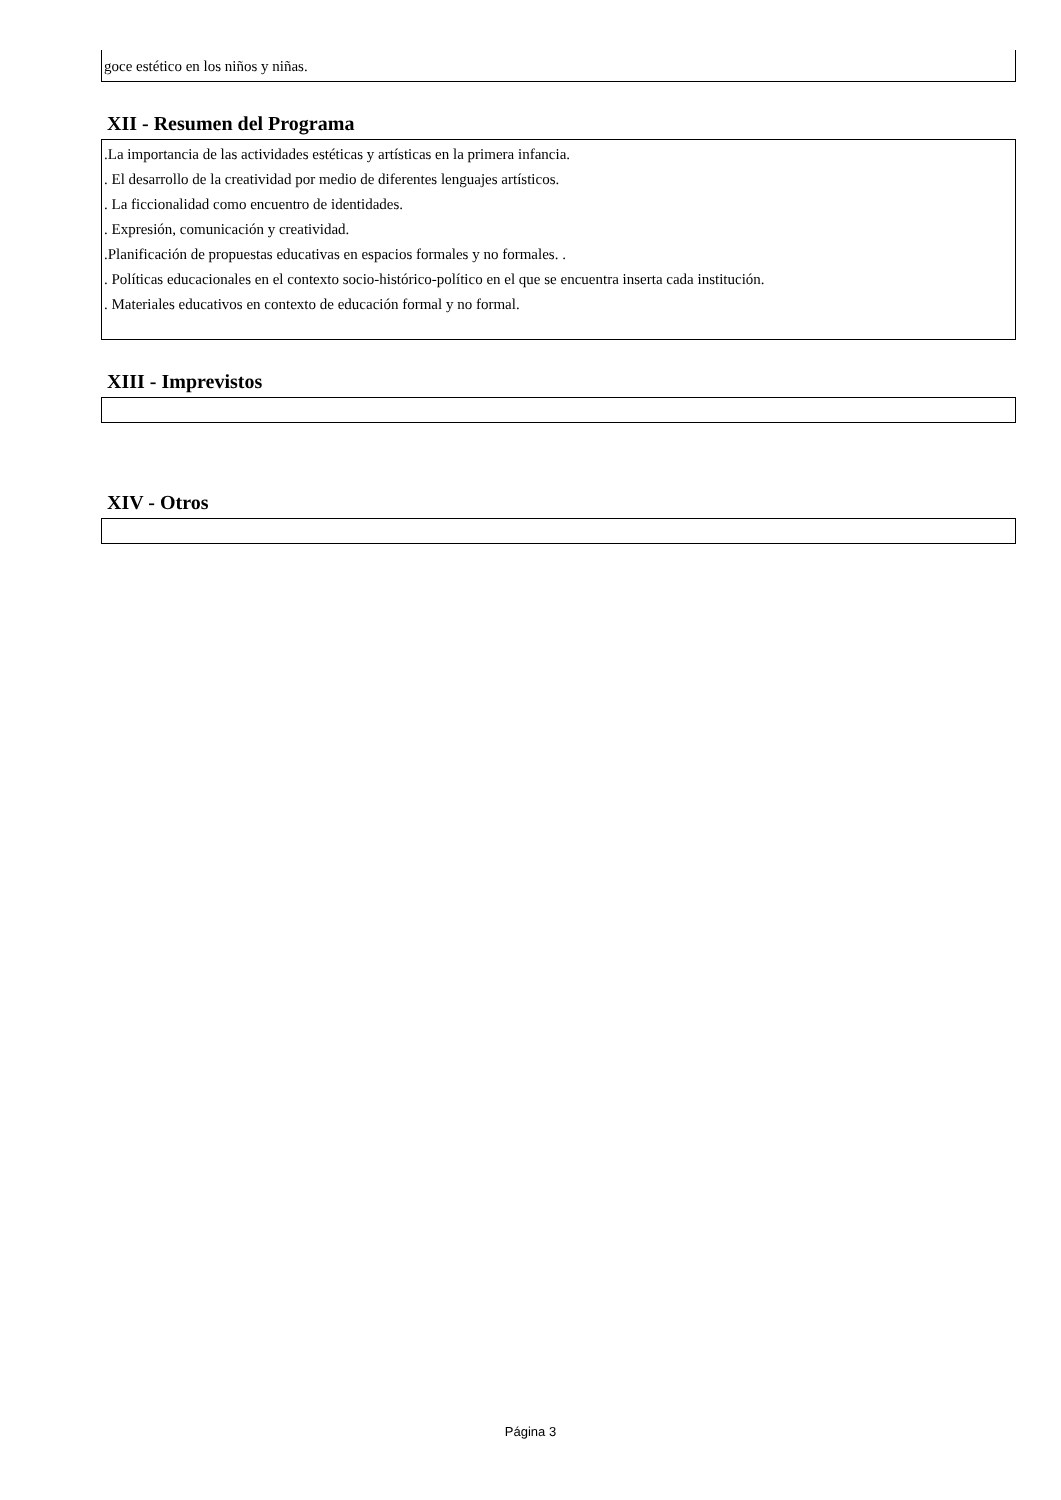goce estético en los niños y niñas.
XII - Resumen del Programa
.La importancia de las actividades estéticas y artísticas en la primera infancia.
. El desarrollo de la creatividad por medio de diferentes lenguajes artísticos.
. La ficcionalidad como encuentro de identidades.
. Expresión, comunicación y creatividad.
.Planificación de propuestas educativas en espacios formales y no formales. .
. Políticas educacionales en el contexto socio-histórico-político en el que se encuentra inserta cada institución.
. Materiales educativos en contexto de educación formal y no formal.
XIII - Imprevistos
XIV - Otros
Página 3